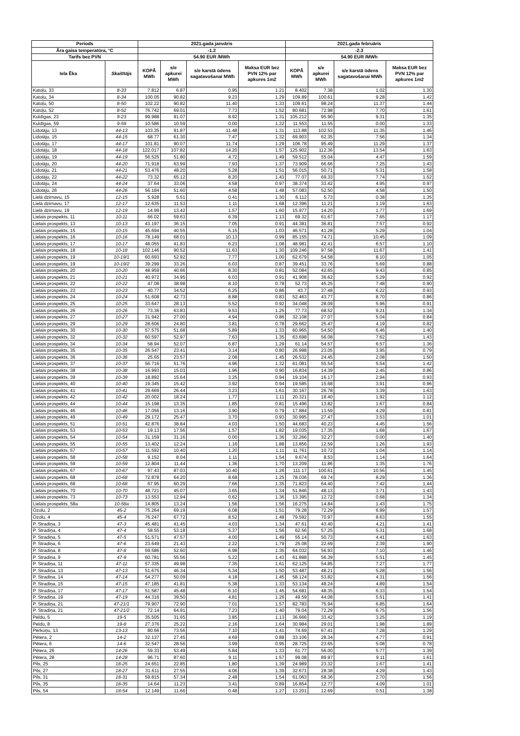| Periods | | 2021.gada janvāris | | | | 2021.gada februāris | | | |
| --- | --- | --- | --- | --- | --- | --- | --- | --- | --- |
| Āra gaisa temperatūra, °C | | -1.2 | | | | -2.3 | | | |
| Tarifs bez PVN | | 54.90 EUR /MWh | | | | 54.90 EUR /MWh | | | |
| Iela Ēka | Skaitītājs | KOPĀ MWh | s/e apkurei MWh | s/e karstā ūdens sagatavošanai MWh | Maksa EUR bez PVN 12% par apkures 1m2 | KOPĀ MWh | s/e apkurei MWh | s/e karstā ūdens sagatavošanai MWh | Maksa EUR bez PVN 12% par apkures 1m2 |
| Katoļu, 33 | 8-33 | 7.812 | 6.87 | 0.95 | 1.21 | 8.402 | 7.38 | 1.02 | 1.30 |
| Katoļu, 34 | 8-34 | 100.05 | 90.82 | 9.23 | 1.29 | 109.89 | 100.61 | 9.28 | 1.42 |
| Katoļu, 50 | 8-50 | 102.22 | 90.82 | 11.40 | 1.33 | 109.61 | 98.24 | 11.37 | 1.44 |
| Katoļu, 52 | 8-52 | 76.742 | 69.01 | 7.73 | 1.52 | 80.681 | 72.98 | 7.70 | 1.61 |
| Kuldīgas, 23 | 9-23 | 99.988 | 91.07 | 8.92 | 1.31 | 105.212 | 95.90 | 9.31 | 1.35 |
| Kuldīgas, 59 | 9-59 | 10.586 | 10.59 | 0.00 | 1.22 | 11.553 | 11.55 | 0.00 | 1.33 |
| Lidotāju, 13 | 44-13 | 103.35 | 91.87 | 11.48 | 1.31 | 113.88 | 102.53 | 11.35 | 1.46 |
| Lidotāju, 15 | 44-15 | 68.77 | 61.30 | 7.47 | 1.32 | 69.903 | 62.35 | 7.56 | 1.34 |
| Lidotāju, 17 | 44-17 | 101.81 | 90.07 | 11.74 | 1.29 | 106.78 | 95.49 | 11.29 | 1.37 |
| Lidotāju, 18 | 44-18 | 122.017 | 107.82 | 14.20 | 1.57 | 125.902 | 112.36 | 13.54 | 1.63 |
| Lidotāju, 19 | 44-19 | 56.525 | 51.80 | 4.72 | 1.49 | 59.512 | 55.04 | 4.47 | 1.59 |
| Lidotāju, 20 | 44-20 | 71.918 | 63.99 | 7.93 | 1.37 | 73.909 | 66.66 | 7.25 | 1.43 |
| Lidotāju, 21 | 44-21 | 53.476 | 48.20 | 5.28 | 1.51 | 56.015 | 50.71 | 5.31 | 1.58 |
| Lidotāju, 22 | 44-22 | 73.32 | 65.12 | 8.20 | 1.43 | 77.07 | 69.33 | 7.74 | 1.52 |
| Lidotāju, 24 | 44-24 | 37.64 | 33.06 | 4.58 | 0.97 | 38.374 | 33.42 | 4.95 | 0.97 |
| Lidotāju, 26 | 44-26 | 56.184 | 51.60 | 4.58 | 1.48 | 57.083 | 52.50 | 4.58 | 1.50 |
| Lielā dzirnavu, 15 | 12-15 | 5.928 | 5.51 | 0.41 | 1.30 | 6.112 | 5.73 | 0.38 | 1.35 |
| Lielā dzirnavu, 17 | 12-17 | 12.635 | 11.53 | 1.11 | 1.68 | 12.396 | 11.21 | 1.19 | 1.63 |
| Lielā dzirnavu, 19 | 12-19 | 14.99 | 13.42 | 1.57 | 1.60 | 15.977 | 14.20 | 1.77 | 1.69 |
| Lielais prospekts, 11 | 10-11 | 66.02 | 59.63 | 6.39 | 1.13 | 69.32 | 61.67 | 7.65 | 1.17 |
| Lielais prospekts, 13 | 10-13 | 43.197 | 36.15 | 7.05 | 0.91 | 44.381 | 36.81 | 7.57 | 0.92 |
| Lielais prospekts, 15 | 10-15 | 45.694 | 40.55 | 5.15 | 1.03 | 46.571 | 41.28 | 5.29 | 1.04 |
| Lielais prospekts, 16 | 10-16 | 78.149 | 68.01 | 10.13 | 0.99 | 85.155 | 74.71 | 10.45 | 1.09 |
| Lielais prospekts, 17 | 10-17 | 48.055 | 41.83 | 6.23 | 1.08 | 48.981 | 42.41 | 6.57 | 1.10 |
| Lielais prospekts, 18 | 10-18 | 102.146 | 90.52 | 11.63 | 1.30 | 109.246 | 97.58 | 11.67 | 1.41 |
| Lielais prospekts, 19 | 10-19/1 | 60.693 | 52.92 | 7.77 | 1.00 | 62.679 | 54.58 | 8.10 | 1.05 |
| Lielais prospekts, 19 | 10-19/2 | 39.299 | 33.26 | 6.03 | 0.87 | 39.451 | 33.76 | 5.69 | 0.88 |
| Lielais prospekts, 20 | 10-20 | 48.959 | 40.66 | 8.30 | 0.81 | 52.084 | 42.65 | 9.43 | 0.85 |
| Lielais prospekts, 21 | 10-21 | 40.972 | 34.95 | 6.03 | 0.91 | 41.908 | 36.62 | 5.29 | 0.92 |
| Lielais prospekts, 22 | 10-22 | 47.08 | 38.98 | 8.10 | 0.78 | 52.73 | 45.25 | 7.48 | 0.90 |
| Lielais prospekts, 23 | 10-23 | 40.77 | 34.52 | 6.25 | 0.86 | 43.7 | 37.48 | 6.22 | 0.93 |
| Lielais prospekts, 24 | 10-24 | 51.608 | 42.73 | 8.88 | 0.83 | 52.463 | 43.77 | 8.70 | 0.86 |
| Lielais prospekts, 25 | 10-25 | 33.647 | 28.13 | 5.52 | 0.92 | 34.048 | 28.09 | 5.96 | 0.91 |
| Lielais prospekts, 26 | 10-26 | 73.36 | 63.83 | 9.53 | 1.25 | 77.73 | 68.52 | 9.21 | 1.34 |
| Lielais prospekts, 27 | 10-27 | 31.942 | 27.00 | 4.94 | 0.86 | 32.108 | 27.07 | 5.04 | 0.84 |
| Lielais prospekts, 29 | 10-29 | 28.606 | 24.80 | 3.81 | 0.78 | 29.662 | 25.47 | 4.19 | 0.82 |
| Lielais prospekts, 30 | 10-30 | 57.575 | 51.68 | 5.89 | 1.33 | 60.965 | 54.50 | 6.46 | 1.40 |
| Lielais prospekts, 32 | 10-32 | 60.597 | 52.97 | 7.63 | 1.35 | 63.698 | 56.08 | 7.62 | 1.43 |
| Lielais prospekts, 34 | 10-34 | 58.94 | 52.07 | 6.87 | 1.29 | 61.14 | 54.57 | 6.57 | 1.36 |
| Lielais prospekts, 35 | 10-35 | 26.547 | 23.41 | 3.14 | 0.80 | 26.998 | 23.05 | 3.95 | 0.79 |
| Lielais prospekts, 36 | 10-36 | 25.65 | 23.57 | 2.08 | 1.45 | 26.532 | 24.45 | 2.08 | 1.50 |
| Lielais prospekts, 37 | 10-37 | 56.716 | 51.76 | 4.96 | 1.32 | 61.081 | 55.54 | 5.54 | 1.42 |
| Lielais prospekts, 38 | 10-38 | 16.993 | 15.03 | 1.96 | 0.90 | 16.834 | 14.39 | 2.45 | 0.86 |
| Lielais prospekts, 39 | 10-39 | 18.892 | 15.64 | 3.25 | 0.94 | 19.104 | 16.17 | 2.94 | 0.93 |
| Lielais prospekts, 40 | 10-40 | 19.345 | 15.42 | 3.92 | 0.94 | 19.585 | 15.68 | 3.91 | 0.96 |
| Lielais prospekts, 41 | 10-41 | 29.669 | 26.44 | 3.23 | 1.61 | 30.167 | 26.78 | 3.39 | 1.63 |
| Lielais prospekts, 42 | 10-42 | 20.002 | 18.24 | 1.77 | 1.11 | 20.321 | 18.40 | 1.92 | 1.12 |
| Lielais prospekts, 44 | 10-44 | 15.198 | 13.35 | 1.85 | 0.81 | 15.496 | 13.82 | 1.67 | 0.84 |
| Lielais prospekts, 46 | 10-46 | 17.056 | 13.16 | 3.90 | 0.79 | 17.884 | 13.59 | 4.29 | 0.81 |
| Lielais prospekts, 49 | 10-49 | 29.172 | 25.47 | 3.70 | 0.93 | 30.995 | 27.47 | 3.53 | 1.01 |
| Lielais prospekts, 51 | 10-51 | 42.876 | 38.84 | 4.03 | 1.50 | 44.683 | 40.23 | 4.45 | 1.56 |
| Lielais prospekts, 53 | 10-53 | 19.13 | 17.56 | 1.57 | 1.82 | 19.035 | 17.35 | 1.68 | 1.67 |
| Lielais prospekts, 54 | 10-54 | 31.159 | 31.16 | 0.00 | 1.36 | 32.266 | 32.27 | 0.00 | 1.40 |
| Lielais prospekts, 55 | 10-55 | 13.402 | 12.24 | 1.16 | 1.88 | 13.856 | 12.59 | 1.26 | 1.93 |
| Lielais prospekts, 57 | 10-57 | 11.592 | 10.40 | 1.20 | 1.11 | 11.761 | 10.72 | 1.04 | 1.14 |
| Lielais prospekts, 58 | 10-58 | 9.152 | 8.04 | 1.11 | 1.54 | 9.674 | 8.53 | 1.14 | 1.64 |
| Lielais prospekts, 59 | 10-59 | 12.804 | 11.44 | 1.36 | 1.70 | 13.209 | 11.86 | 1.35 | 1.76 |
| Lielais prospekts, 67 | 10-67 | 97.43 | 87.03 | 10.40 | 1.26 | 111.17 | 100.61 | 10.56 | 1.45 |
| Lielais prospekts, 68 | 10-68 | 72.878 | 64.20 | 8.68 | 1.25 | 78.036 | 69.74 | 8.29 | 1.36 |
| Lielais prospekts, 68 | 10-68 | 67.95 | 60.29 | 7.66 | 1.35 | 71.823 | 64.40 | 7.42 | 1.44 |
| Lielais prospekts, 70 | 10-70 | 48.721 | 45.07 | 3.65 | 1.34 | 51.846 | 48.13 | 3.71 | 1.43 |
| Lielais prospekts, 73 | 10-73 | 13.553 | 12.94 | 0.62 | 1.36 | 13.395 | 12.72 | 0.68 | 1.34 |
| Lielais prospekts, 58a | 10-58a | 14.805 | 13.24 | 1.56 | 1.56 | 16.275 | 14.84 | 1.43 | 1.75 |
| Ozolu, 2 | 45-2 | 75.264 | 69.19 | 6.08 | 1.51 | 79.28 | 72.29 | 6.99 | 1.57 |
| Ozolu, 4 | 45-4 | 76.247 | 67.72 | 8.52 | 1.48 | 79.592 | 70.97 | 8.63 | 1.55 |
| P. Stradiņa, 3 | 47-3 | 45.481 | 41.45 | 4.03 | 1.34 | 47.61 | 43.40 | 4.21 | 1.41 |
| P. Stradiņa, 4 | 47-4 | 58.55 | 53.18 | 5.37 | 1.56 | 62.56 | 57.25 | 5.31 | 1.68 |
| P. Stradiņa, 5 | 47-5 | 51.571 | 47.57 | 4.00 | 1.49 | 55.14 | 50.73 | 4.41 | 1.63 |
| P. Stradiņa, 6 | 47-6 | 23.649 | 21.43 | 2.22 | 1.79 | 25.08 | 22.69 | 2.39 | 1.90 |
| P. Stradiņa, 8 | 47-8 | 59.586 | 52.60 | 6.98 | 1.35 | 64.032 | 56.93 | 7.10 | 1.46 |
| P. Stradiņa, 9 | 47-9 | 60.781 | 55.56 | 5.22 | 1.43 | 61.898 | 56.39 | 5.51 | 1.45 |
| P. Stradiņa, 11 | 47-11 | 57.335 | 49.98 | 7.35 | 1.61 | 62.125 | 54.85 | 7.27 | 1.77 |
| P. Stradiņa, 13 | 47-13 | 51.675 | 46.34 | 5.34 | 1.50 | 53.487 | 48.21 | 5.28 | 1.56 |
| P. Stradiņa, 14 | 47-14 | 54.277 | 50.09 | 4.18 | 1.45 | 58.124 | 53.82 | 4.31 | 1.56 |
| P. Stradiņa, 15 | 47-15 | 47.185 | 41.81 | 5.38 | 1.33 | 53.134 | 48.24 | 4.89 | 1.54 |
| P. Stradiņa, 17 | 47-17 | 51.587 | 45.48 | 6.10 | 1.45 | 54.681 | 48.35 | 6.33 | 1.54 |
| P. Stradiņa, 19 | 47-19 | 44.316 | 39.50 | 4.81 | 1.26 | 49.59 | 44.08 | 5.51 | 1.41 |
| P. Stradiņa, 21 | 47-21/1 | 79.907 | 72.90 | 7.01 | 1.57 | 82.783 | 75.94 | 6.85 | 1.64 |
| P. Stradiņa, 21 | 47-21/2 | 72.14 | 64.91 | 7.23 | 1.40 | 79.04 | 72.29 | 6.75 | 1.56 |
| Peldu, 5 | 19-5 | 35.505 | 31.65 | 3.85 | 1.13 | 36.666 | 33.42 | 3.25 | 1.19 |
| Peldu, 8 | 19-8 | 27.376 | 25.22 | 2.16 | 1.64 | 30.984 | 29.01 | 1.98 | 1.89 |
| Pērkoņu, 13 | 13-13 | 80.66 | 73.56 | 7.10 | 1.41 | 74.69 | 67.41 | 7.28 | 1.29 |
| Pētera, 2 | 14-2 | 32.137 | 27.45 | 4.69 | 0.88 | 33.106 | 28.34 | 4.77 | 0.91 |
| Pētera, 6 | 14-6 | 32.547 | 28.56 | 3.99 | 0.95 | 28.725 | 23.65 | 5.08 | 0.78 |
| Pētera, 26 | 14-26 | 59.33 | 53.49 | 5.84 | 1.33 | 61.77 | 56.00 | 5.77 | 1.39 |
| Pētera, 28 | 14-28 | 96.71 | 87.60 | 9.11 | 1.57 | 99.08 | 89.97 | 9.11 | 1.61 |
| Pils, 25 | 18-25 | 24.651 | 22.85 | 1.80 | 1.39 | 24.989 | 23.32 | 1.67 | 1.41 |
| Pils, 27 | 18-27 | 31.611 | 27.55 | 4.06 | 1.39 | 32.671 | 28.38 | 4.29 | 1.43 |
| Pils, 31 | 18-31 | 59.815 | 57.34 | 2.48 | 1.54 | 61.063 | 58.36 | 2.70 | 1.56 |
| Pils, 35 | 18-35 | 14.64 | 11.23 | 3.41 | 0.89 | 16.854 | 12.77 | 4.09 | 1.01 |
| Pils, 54 | 18-54 | 12.149 | 11.66 | 0.48 | 1.27 | 13.201 | 12.69 | 0.51 | 1.38 |